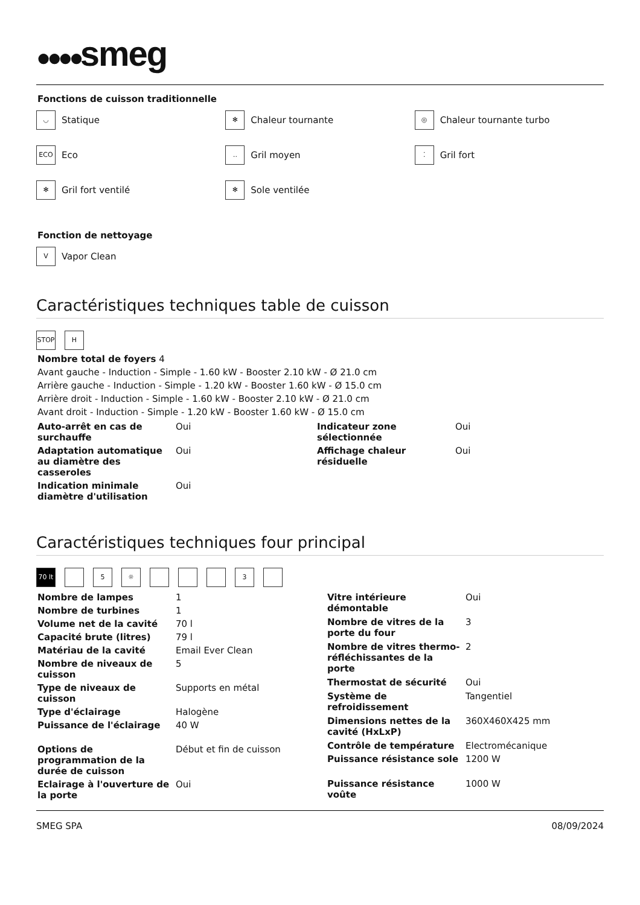●●●●smeg
Fonctions de cuisson traditionnelle
◡ Statique
✻ Chaleur tournante
◎ Chaleur tournante turbo
ECO Eco
‥ Gril moyen
⁚ Gril fort
✻ Gril fort ventilé
✻ Sole ventilée
Fonction de nettoyage
V Vapor Clean
Caractéristiques techniques table de cuisson
STOP H
Nombre total de foyers 4
Avant gauche - Induction - Simple - 1.60 kW - Booster 2.10 kW - Ø 21.0 cm
Arrière gauche - Induction - Simple - 1.20 kW - Booster 1.60 kW - Ø 15.0 cm
Arrière droit - Induction - Simple - 1.60 kW - Booster 2.10 kW - Ø 21.0 cm
Avant droit - Induction - Simple - 1.20 kW - Booster 1.60 kW - Ø 15.0 cm
| Auto-arrêt en cas de surchauffe | Oui | Indicateur zone sélectionnée | Oui |
| Adaptation automatique au diamètre des casseroles | Oui | Affichage chaleur résiduelle | Oui |
| Indication minimale diamètre d'utilisation | Oui | | |
Caractéristiques techniques four principal
70 lt 5 ☼ 3
| Nombre de lampes | 1 |
| Nombre de turbines | 1 |
| Volume net de la cavité | 70 l |
| Capacité brute (litres) | 79 l |
| Matériau de la cavité | Email Ever Clean |
| Nombre de niveaux de cuisson | 5 |
| Type de niveaux de cuisson | Supports en métal |
| Type d'éclairage | Halogène |
| Puissance de l'éclairage | 40 W |
| Options de programmation de la durée de cuisson | Début et fin de cuisson |
| Eclairage à l'ouverture de la porte | Oui |
| Vitre intérieure démontable | Oui |
| Nombre de vitres de la porte du four | 3 |
| Nombre de vitres thermo-réfléchissantes de la porte | 2 |
| Thermostat de sécurité | Oui |
| Système de refroidissement | Tangentiel |
| Dimensions nettes de la cavité (HxLxP) | 360X460X425 mm |
| Contrôle de température | Electromécanique |
| Puissance résistance sole | 1200 W |
| Puissance résistance voûte | 1000 W |
SMEG SPA 08/09/2024